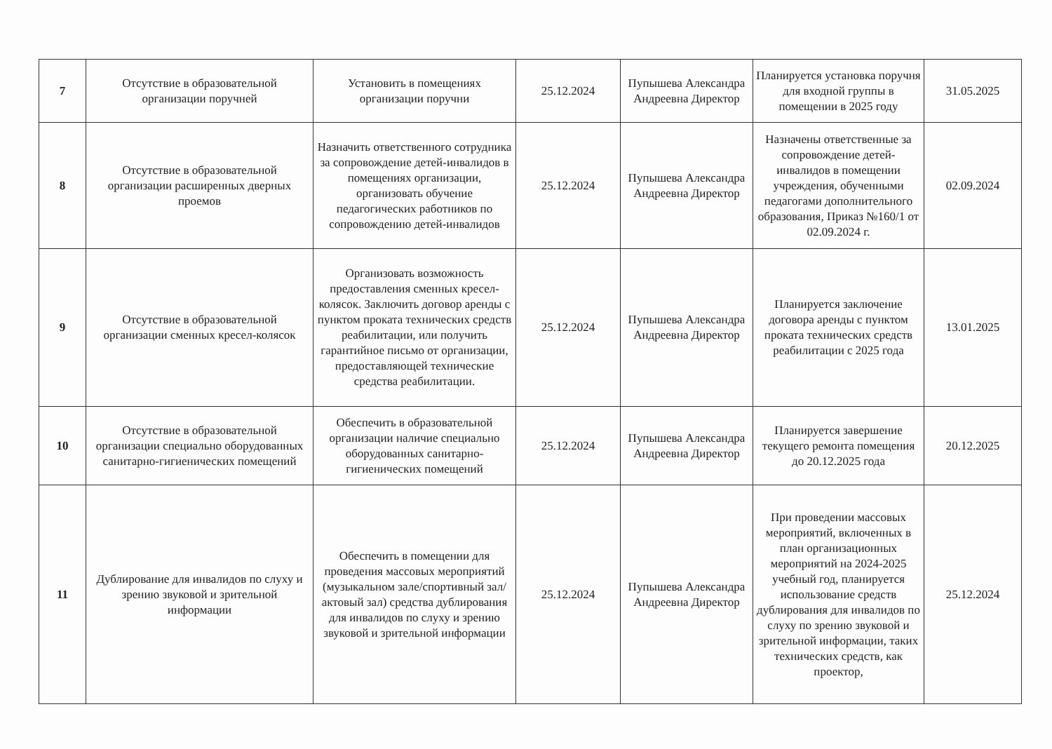| 7 | Отсутствие в образовательной организации поручней | Установить в помещениях организации поручни | 25.12.2024 | Пупышева Александра Андреевна Директор | Планируется установка поручня для входной группы в помещении в 2025 году | 31.05.2025 |
| 8 | Отсутствие в образовательной организации расширенных дверных проемов | Назначить ответственного сотрудника за сопровождение детей-инвалидов в помещениях организации, организовать обучение педагогических работников по сопровождению детей-инвалидов | 25.12.2024 | Пупышева Александра Андреевна Директор | Назначены ответственные за сопровождение детей-инвалидов в помещении учреждения, обученными педагогами дополнительного образования, Приказ №160/1 от 02.09.2024 г. | 02.09.2024 |
| 9 | Отсутствие в образовательной организации сменных кресел-колясок | Организовать возможность предоставления сменных кресел-колясок. Заключить договор аренды с пунктом проката технических средств реабилитации, или получить гарантийное письмо от организации, предоставляющей технические средства реабилитации. | 25.12.2024 | Пупышева Александра Андреевна Директор | Планируется заключение договора аренды с пунктом проката технических средств реабилитации с 2025 года | 13.01.2025 |
| 10 | Отсутствие в образовательной организации специально оборудованных санитарно-гигиенических помещений | Обеспечить в образовательной организации наличие специально оборудованных санитарно-гигиенических помещений | 25.12.2024 | Пупышева Александра Андреевна Директор | Планируется завершение текущего ремонта помещения до 20.12.2025 года | 20.12.2025 |
| 11 | Дублирование для инвалидов по слуху и зрению звуковой и зрительной информации | Обеспечить в помещении для проведения массовых мероприятий (музыкальном зале/спортивный зал/актовый зал) средства дублирования для инвалидов по слуху и зрению звуковой и зрительной информации | 25.12.2024 | Пупышева Александра Андреевна Директор | При проведении массовых мероприятий, включенных в план организационных мероприятий на 2024-2025 учебный год, планируется использование средств дублирования для инвалидов по слуху по зрению звуковой и зрительной информации, таких технических средств, как проектор, | 25.12.2024 |